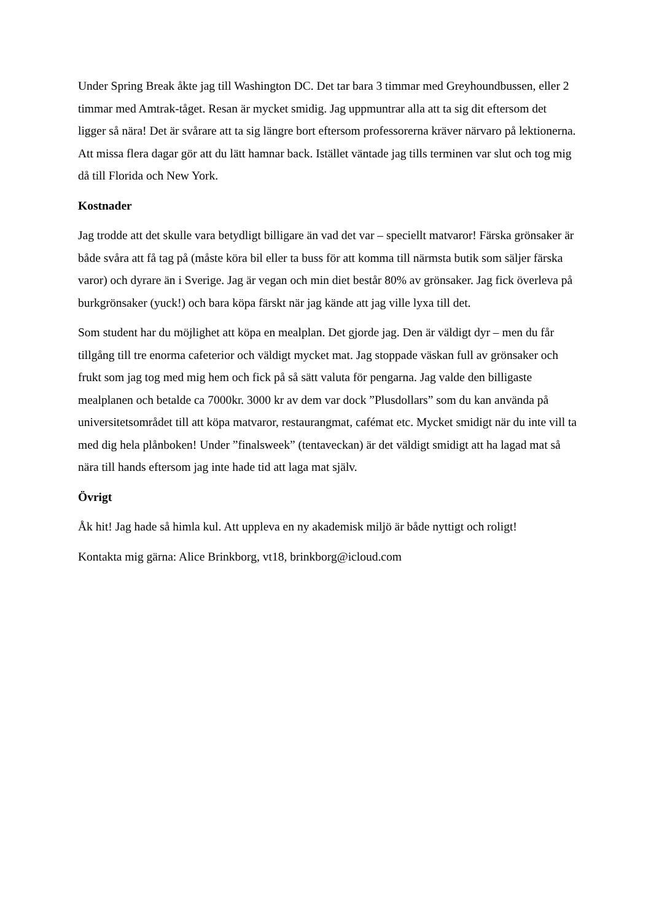Under Spring Break åkte jag till Washington DC. Det tar bara 3 timmar med Greyhoundbussen, eller 2 timmar med Amtrak-tåget. Resan är mycket smidig. Jag uppmuntrar alla att ta sig dit eftersom det ligger så nära! Det är svårare att ta sig längre bort eftersom professorerna kräver närvaro på lektionerna. Att missa flera dagar gör att du lätt hamnar back. Istället väntade jag tills terminen var slut och tog mig då till Florida och New York.
Kostnader
Jag trodde att det skulle vara betydligt billigare än vad det var – speciellt matvaror! Färska grönsaker är både svåra att få tag på (måste köra bil eller ta buss för att komma till närmsta butik som säljer färska varor) och dyrare än i Sverige. Jag är vegan och min diet består 80% av grönsaker. Jag fick överleva på burkgrönsaker (yuck!) och bara köpa färskt när jag kände att jag ville lyxa till det.
Som student har du möjlighet att köpa en mealplan. Det gjorde jag. Den är väldigt dyr – men du får tillgång till tre enorma cafeterior och väldigt mycket mat. Jag stoppade väskan full av grönsaker och frukt som jag tog med mig hem och fick på så sätt valuta för pengarna. Jag valde den billigaste mealplanen och betalde ca 7000kr. 3000 kr av dem var dock ”Plusdollars” som du kan använda på universitetsområdet till att köpa matvaror, restaurangmat, cafémat etc. Mycket smidigt när du inte vill ta med dig hela plånboken! Under ”finalsweek” (tentaveckan) är det väldigt smidigt att ha lagad mat så nära till hands eftersom jag inte hade tid att laga mat själv.
Övrigt
Åk hit! Jag hade så himla kul. Att uppleva en ny akademisk miljö är både nyttigt och roligt!
Kontakta mig gärna: Alice Brinkborg, vt18, brinkborg@icloud.com